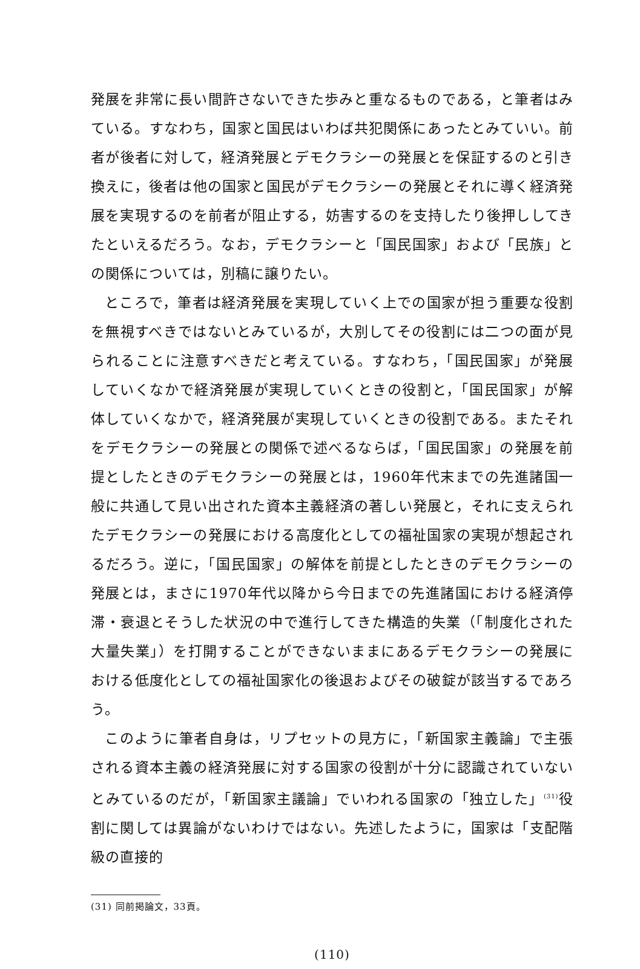発展を非常に長い間許さないできた歩みと重なるものである，と筆者はみている。すなわち，国家と国民はいわば共犯関係にあったとみていい。前者が後者に対して，経済発展とデモクラシーの発展とを保証するのと引き換えに，後者は他の国家と国民がデモクラシーの発展とそれに導く経済発展を実現するのを前者が阻止する，妨害するのを支持したり後押ししてきたといえるだろう。なお，デモクラシーと「国民国家」および「民族」との関係については，別稿に譲りたい。
ところで，筆者は経済発展を実現していく上での国家が担う重要な役割を無視すべきではないとみているが，大別してその役割には二つの面が見られることに注意すべきだと考えている。すなわち，「国民国家」が発展していくなかで経済発展が実現していくときの役割と，「国民国家」が解体していくなかで，経済発展が実現していくときの役割である。またそれをデモクラシーの発展との関係で述べるならば，「国民国家」の発展を前提としたときのデモクラシーの発展とは，1960年代末までの先進諸国一般に共通して見い出された資本主義経済の著しい発展と，それに支えられたデモクラシーの発展における高度化としての福祉国家の実現が想起されるだろう。逆に，「国民国家」の解体を前提としたときのデモクラシーの発展とは，まさに1970年代以降から今日までの先進諸国における経済停滞・衰退とそうした状況の中で進行してきた構造的失業（「制度化された大量失業」）を打開することができないままにあるデモクラシーの発展における低度化としての福祉国家化の後退およびその破錠が該当するであろう。
このように筆者自身は，リプセットの見方に，「新国家主義論」で主張される資本主義の経済発展に対する国家の役割が十分に認識されていないとみているのだが，「新国家主議論」でいわれる国家の「独立した」<sup>(31)</sup>役割に関しては異論がないわけではない。先述したように，国家は「支配階級の直接的
(31) 同前掲論文，33頁。
(110)